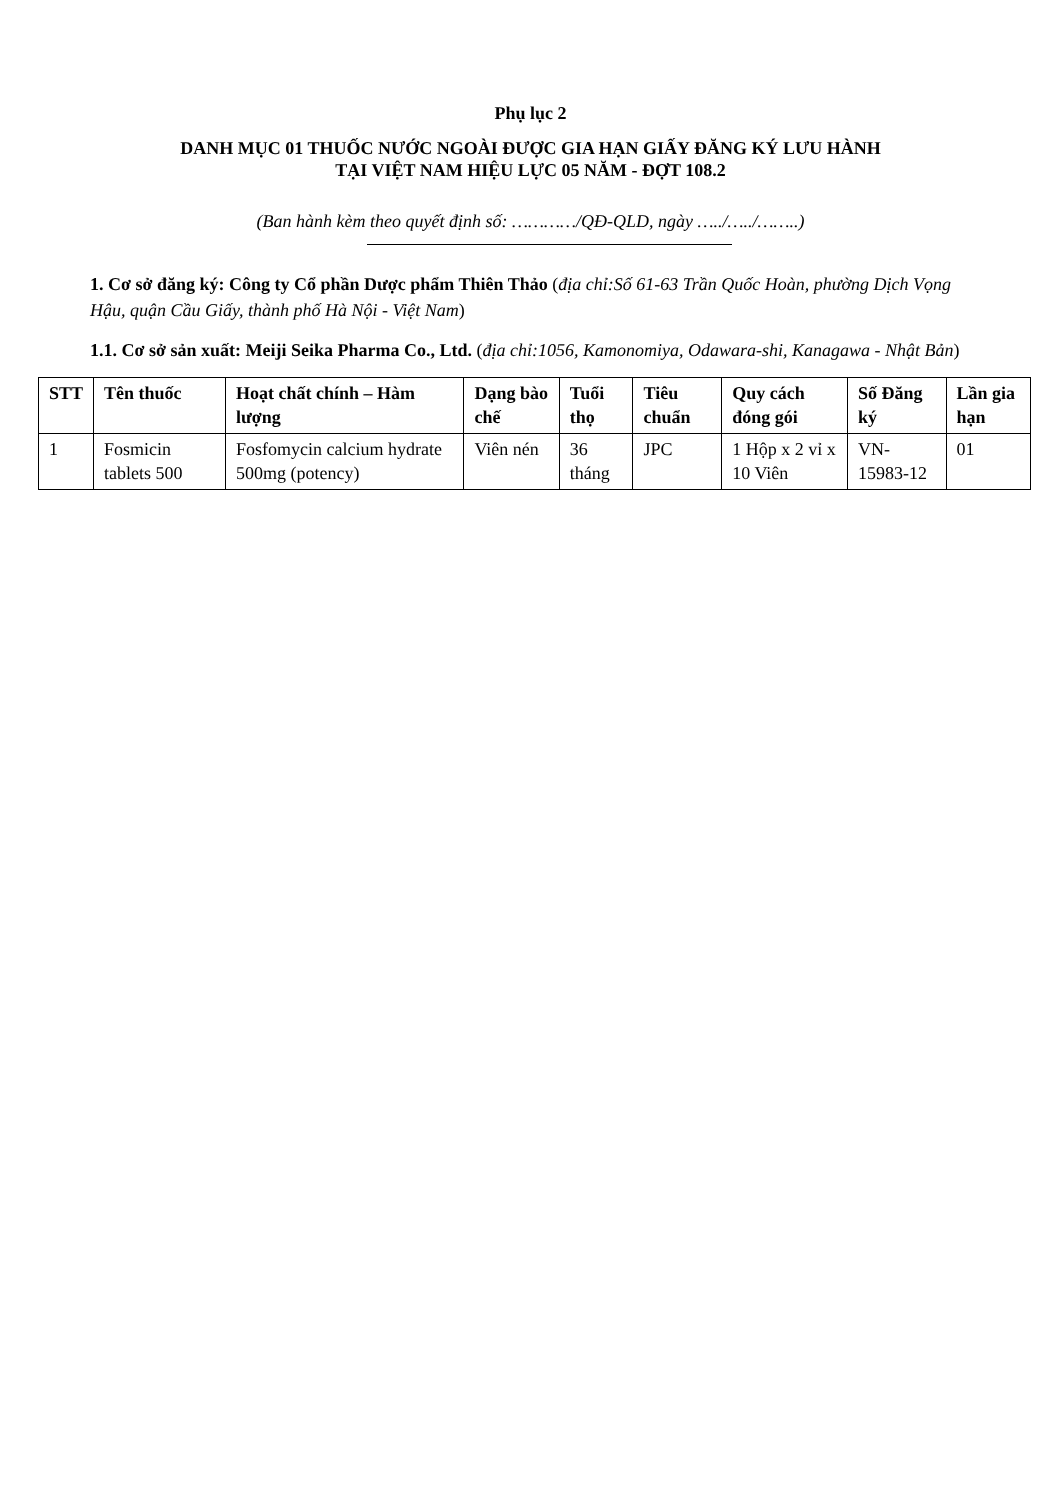Phụ lục 2
DANH MỤC 01 THUỐC NƯỚC NGOÀI ĐƯỢC GIA HẠN GIẤY ĐĂNG KÝ LƯU HÀNH
TẠI VIỆT NAM HIỆU LỰC 05 NĂM - ĐỢT 108.2
(Ban hành kèm theo quyết định số: …………/QĐ-QLD, ngày …../…../……..)
1. Cơ sở đăng ký: Công ty Cổ phần Dược phẩm Thiên Thảo (địa chỉ:Số 61-63 Trần Quốc Hoàn, phường Dịch Vọng Hậu, quận Cầu Giấy, thành phố Hà Nội - Việt Nam)
1.1. Cơ sở sản xuất: Meiji Seika Pharma Co., Ltd. (địa chỉ:1056, Kamonomiya, Odawara-shi, Kanagawa - Nhật Bản)
| STT | Tên thuốc | Hoạt chất chính – Hàm lượng | Dạng bào chế | Tuổi thọ | Tiêu chuẩn | Quy cách đóng gói | Số Đăng ký | Lần gia hạn |
| --- | --- | --- | --- | --- | --- | --- | --- | --- |
| 1 | Fosmicin tablets 500 | Fosfomycin calcium hydrate 500mg (potency) | Viên nén | 36 tháng | JPC | 1 Hộp x 2 vỉ x 10 Viên | VN-15983-12 | 01 |